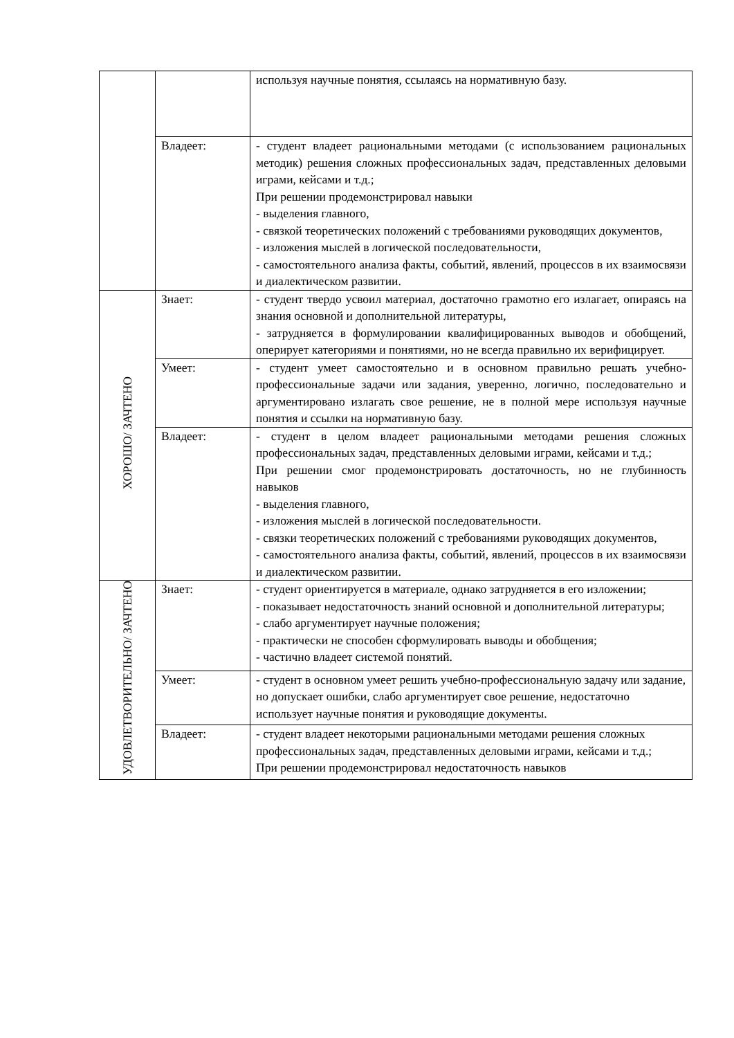| | | используя научные понятия, ссылаясь на нормативную базу. |
| | Владеет: | - студент владеет рациональными методами (с использованием рациональных методик) решения сложных профессиональных задач, представленных деловыми играми, кейсами и т.д.; При решении продемонстрировал навыки - выделения главного, - связкой теоретических положений с требованиями руководящих документов, - изложения мыслей в логической последовательности, - самостоятельного анализа факты, событий, явлений, процессов в их взаимосвязи и диалектическом развитии. |
| ХОРОШО/ ЗАЧТЕНО | Знает: | - студент твердо усвоил материал, достаточно грамотно его излагает, опираясь на знания основной и дополнительной литературы, - затрудняется в формулировании квалифицированных выводов и обобщений, оперирует категориями и понятиями, но не всегда правильно их верифицирует. |
| | Умеет: | - студент умеет самостоятельно и в основном правильно решать учебно-профессиональные задачи или задания, уверенно, логично, последовательно и аргументировано излагать свое решение, не в полной мере используя научные понятия и ссылки на нормативную базу. |
| | Владеет: | - студент в целом владеет рациональными методами решения сложных профессиональных задач, представленных деловыми играми, кейсами и т.д.; При решении смог продемонстрировать достаточность, но не глубинность навыков - выделения главного, - изложения мыслей в логической последовательности. - связки теоретических положений с требованиями руководящих документов, - самостоятельного анализа факты, событий, явлений, процессов в их взаимосвязи и диалектическом развитии. |
| УДОВЛЕТВОРИТЕЛЬНО/ ЗАЧТЕНО | Знает: | - студент ориентируется в материале, однако затрудняется в его изложении; - показывает недостаточность знаний основной и дополнительной литературы; - слабо аргументирует научные положения; - практически не способен сформулировать выводы и обобщения; - частично владеет системой понятий. |
| | Умеет: | - студент в основном умеет решить учебно-профессиональную задачу или задание, но допускает ошибки, слабо аргументирует свое решение, недостаточно использует научные понятия и руководящие документы. |
| | Владеет: | - студент владеет некоторыми рациональными методами решения сложных профессиональных задач, представленных деловыми играми, кейсами и т.д.; При решении продемонстрировал недостаточность навыков |